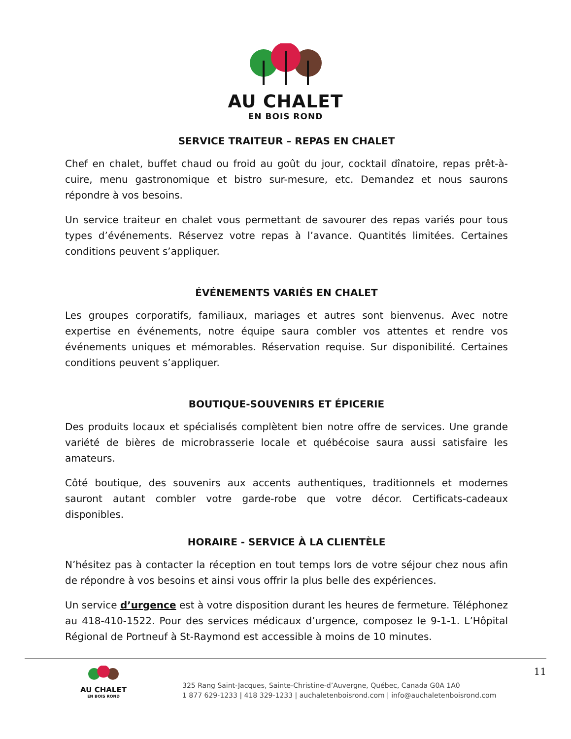AU CHALET
EN BOIS ROND
SERVICE TRAITEUR – REPAS EN CHALET
Chef en chalet, buffet chaud ou froid au goût du jour, cocktail dînatoire, repas prêt-à-cuire, menu gastronomique et bistro sur-mesure, etc. Demandez et nous saurons répondre à vos besoins.
Un service traiteur en chalet vous permettant de savourer des repas variés pour tous types d’événements. Réservez votre repas à l’avance. Quantités limitées. Certaines conditions peuvent s’appliquer.
ÉVÉNEMENTS VARIÉS EN CHALET
Les groupes corporatifs, familiaux, mariages et autres sont bienvenus. Avec notre expertise en événements, notre équipe saura combler vos attentes et rendre vos événements uniques et mémorables. Réservation requise. Sur disponibilité. Certaines conditions peuvent s’appliquer.
BOUTIQUE-SOUVENIRS ET ÉPICERIE
Des produits locaux et spécialisés complètent bien notre offre de services. Une grande variété de bières de microbrasserie locale et québécoise saura aussi satisfaire les amateurs.
Côté boutique, des souvenirs aux accents authentiques, traditionnels et modernes sauront autant combler votre garde-robe que votre décor. Certificats-cadeaux disponibles.
HORAIRE - SERVICE À LA CLIENTÈLE
N’hésitez pas à contacter la réception en tout temps lors de votre séjour chez nous afin de répondre à vos besoins et ainsi vous offrir la plus belle des expériences.
Un service d’urgence est à votre disposition durant les heures de fermeture. Téléphonez au 418-410-1522. Pour des services médicaux d’urgence, composez le 9-1-1. L’Hôpital Régional de Portneuf à St-Raymond est accessible à moins de 10 minutes.
AU CHALET
EN BOIS ROND
325 Rang Saint-Jacques, Sainte-Christine-d’Auvergne, Québec, Canada G0A 1A0
1 877 629-1233 | 418 329-1233 | auchaletenboisrond.com | info@auchaletenboisrond.com
11